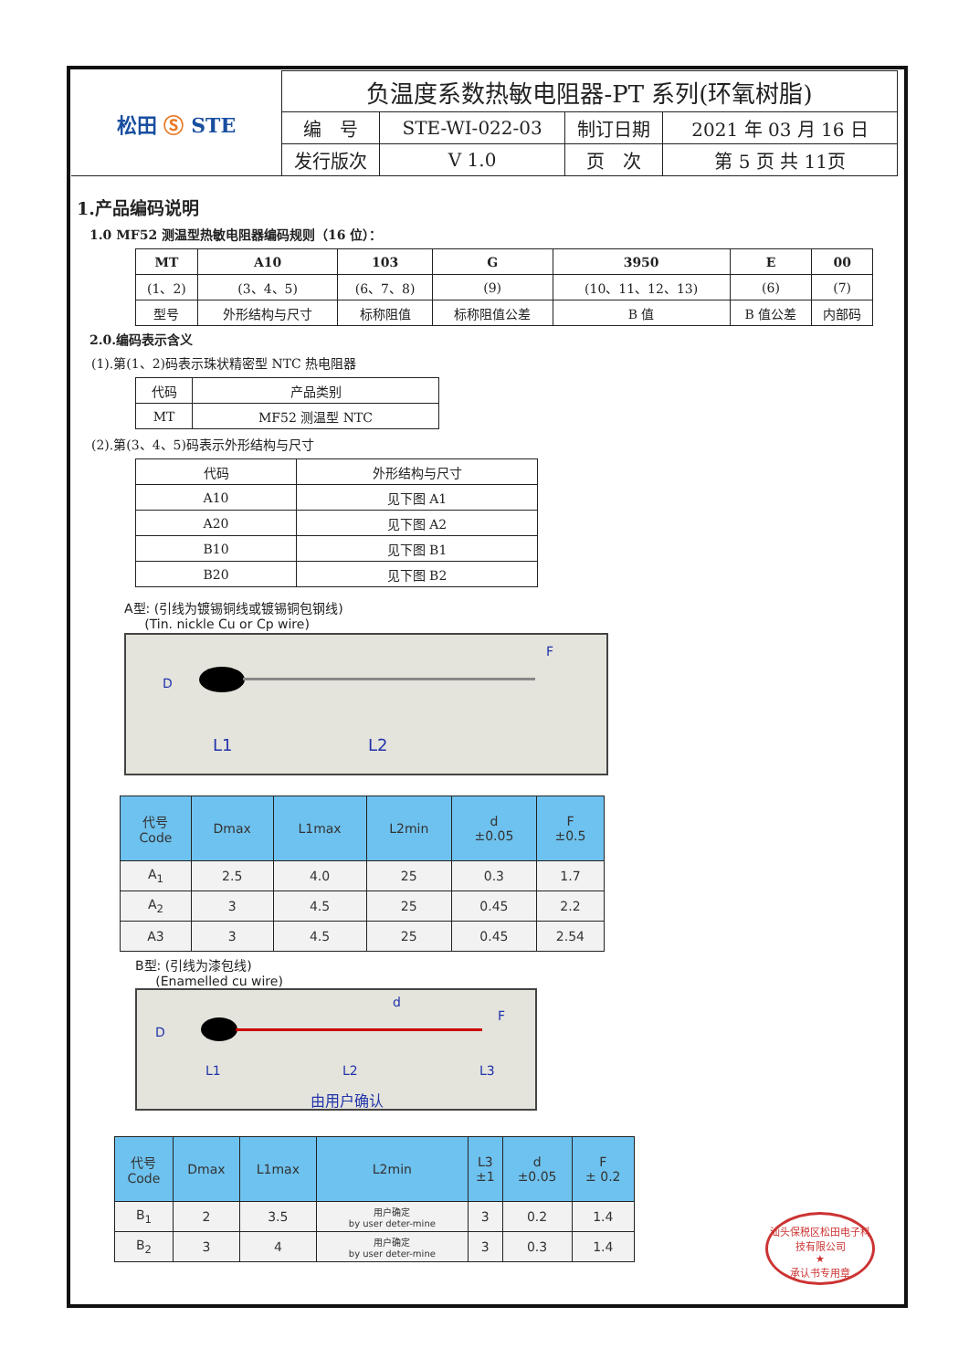| 松田 Ⓢ STE | 负温度系数热敏电阻器-PT 系列(环氧树脂) | | | |
| | 编 号 | STE-WI-022-03 | 制订日期 | 2021 年 03 月 16 日 |
| | 发行版次 | V 1.0 | 页 次 | 第 5 页 共 11页 |
1.产品编码说明
1.0 MF52 测温型热敏电阻器编码规则（16 位）：
| MT | A10 | 103 | G | 3950 | E | 00 |
| (1、2) | (3、4、5) | (6、7、8) | (9) | (10、11、12、13) | (6) | (7) |
| 型号 | 外形结构与尺寸 | 标称阻值 | 标称阻值公差 | B 值 | B 值公差 | 内部码 |
2.0.编码表示含义
(1).第(1、2)码表示珠状精密型 NTC 热电阻器
| 代码 | 产品类别 |
| MT | MF52 测温型 NTC |
(2).第(3、4、5)码表示外形结构与尺寸
| 代码 | 外形结构与尺寸 |
| A10 | 见下图 A1 |
| A20 | 见下图 A2 |
| B10 | 见下图 B1 |
| B20 | 见下图 B2 |
A型: (引线为镀锡铜线或镀锡铜包钢线)
(Tin. nickle Cu or Cp wire)
L1 L2
D
F
| 代号 Code | Dmax | L1max | L2min | d ±0.05 | F ±0.5 |
| --- | --- | --- | --- | --- | --- |
| A<sub>1</sub> | 2.5 | 4.0 | 25 | 0.3 | 1.7 |
| A<sub>2</sub> | 3 | 4.5 | 25 | 0.45 | 2.2 |
| A3 | 3 | 4.5 | 25 | 0.45 | 2.54 |
B型: (引线为漆包线)
(Enamelled cu wire)
L1 L2 L3
由用户确认
D
d
F
| 代号 Code | Dmax | L1max | L2min | L3 ±1 | d ±0.05 | F ± 0.2 |
| --- | --- | --- | --- | --- | --- | --- |
| B<sub>1</sub> | 2 | 3.5 | 用户确定 by user deter-mine | 3 | 0.2 | 1.4 |
| B<sub>2</sub> | 3 | 4 | 用户确定 by user deter-mine | 3 | 0.3 | 1.4 |
汕头保税区松田电子科技有限公司
★
承认书专用章